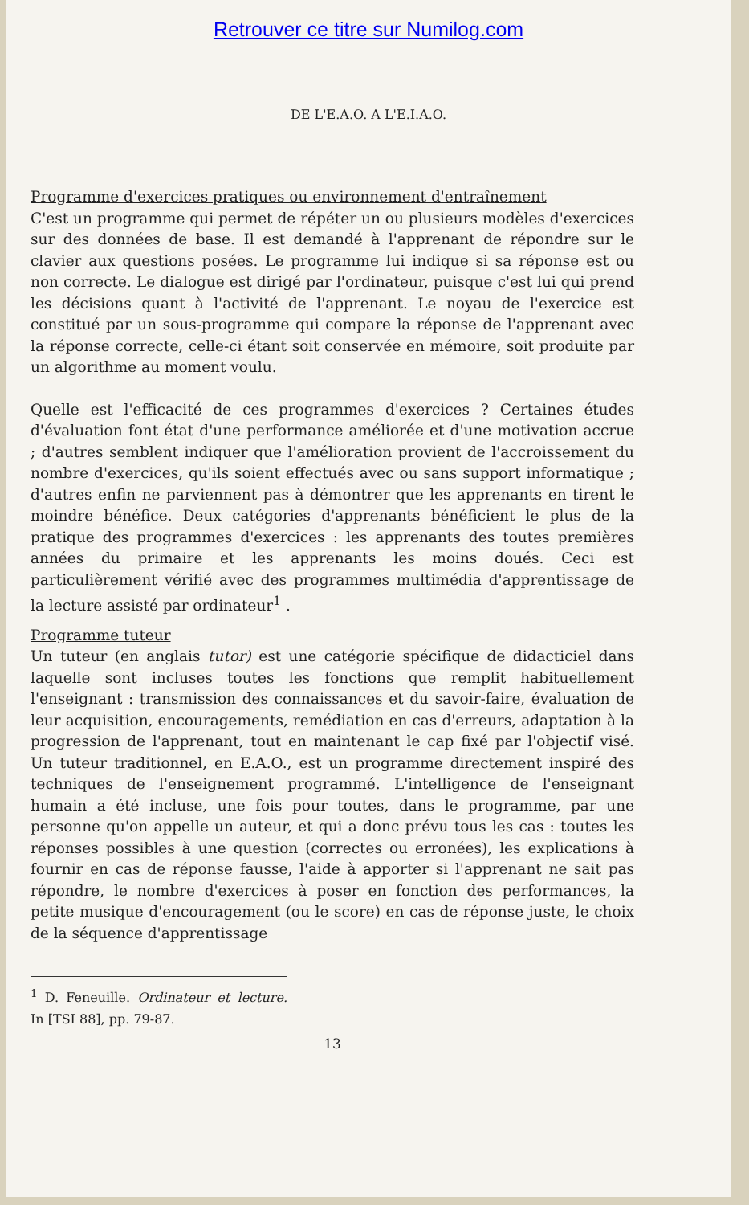Retrouver ce titre sur Numilog.com
DE L'E.A.O. A L'E.I.A.O.
Programme d'exercices pratiques ou environnement d'entraînement
C'est un programme qui permet de répéter un ou plusieurs modèles d'exercices sur des données de base. Il est demandé à l'apprenant de répondre sur le clavier aux questions posées. Le programme lui indique si sa réponse est ou non correcte. Le dialogue est dirigé par l'ordinateur, puisque c'est lui qui prend les décisions quant à l'activité de l'apprenant. Le noyau de l'exercice est constitué par un sous-programme qui compare la réponse de l'apprenant avec la réponse correcte, celle-ci étant soit conservée en mémoire, soit produite par un algorithme au moment voulu.
Quelle est l'efficacité de ces programmes d'exercices ? Certaines études d'évaluation font état d'une performance améliorée et d'une motivation accrue ; d'autres semblent indiquer que l'amélioration provient de l'accroissement du nombre d'exercices, qu'ils soient effectués avec ou sans support informatique ; d'autres enfin ne parviennent pas à démontrer que les apprenants en tirent le moindre bénéfice. Deux catégories d'apprenants bénéficient le plus de la pratique des programmes d'exercices : les apprenants des toutes premières années du primaire et les apprenants les moins doués. Ceci est particulièrement vérifié avec des programmes multimédia d'apprentissage de la lecture assisté par ordinateur<sup>1</sup> .
Programme tuteur
Un tuteur (en anglais tutor) est une catégorie spécifique de didacticiel dans laquelle sont incluses toutes les fonctions que remplit habituellement l'enseignant : transmission des connaissances et du savoir-faire, évaluation de leur acquisition, encouragements, remédiation en cas d'erreurs, adaptation à la progression de l'apprenant, tout en maintenant le cap fixé par l'objectif visé. Un tuteur traditionnel, en E.A.O., est un programme directement inspiré des techniques de l'enseignement programmé. L'intelligence de l'enseignant humain a été incluse, une fois pour toutes, dans le programme, par une personne qu'on appelle un auteur, et qui a donc prévu tous les cas : toutes les réponses possibles à une question (correctes ou erronées), les explications à fournir en cas de réponse fausse, l'aide à apporter si l'apprenant ne sait pas répondre, le nombre d'exercices à poser en fonction des performances, la petite musique d'encouragement (ou le score) en cas de réponse juste, le choix de la séquence d'apprentissage
<sup>1</sup> D. Feneuille. Ordinateur et lecture. In [TSI 88], pp. 79-87.
13